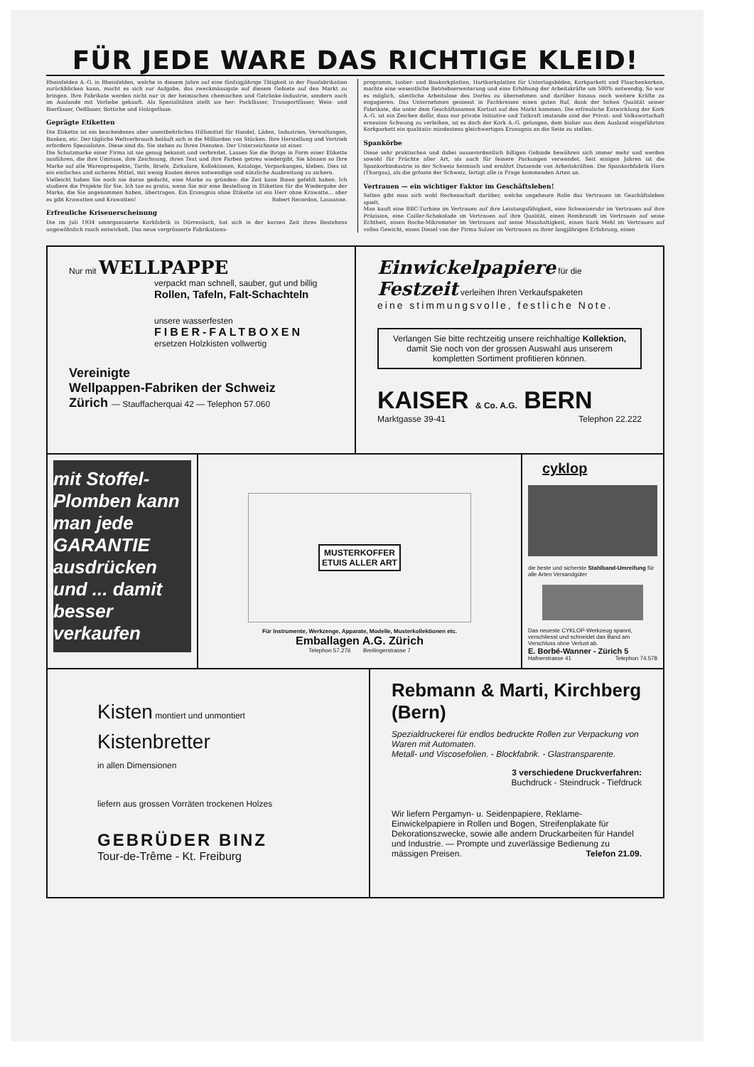FÜR JEDE WARE DAS RICHTIGE KLEID!
Rheinfelden A.-G. in Rheinfelden, welche in diesem Jahre auf eine fünfzigjährige Tätigkeit in der Fassfabrikation zurückblicken kann, macht es sich zur Aufgabe, das zweckmässigste auf diesem Gebiete auf den Markt zu bringen. Ihre Fabrikate werden nicht nur in der heimischen chemischen und Getränke-Industrie, sondern auch im Auslande mit Vorliebe gekauft. Als Spezialitäten stellt sie her: Packfässer, Transportfässer, Wein- und Bierfässer, Oelfässer, Bottiche und Holzgefässe.
Geprägte Etiketten
Die Etikette ist ein bescheidenes aber unentbehrliches Hilfsmittel für Handel, Läden, Industrien, Verwaltungen, Banken, etc. Der tägliche Weltverbrauch beläuft sich in die Milliarden von Stücken. Ihre Herstellung und Vertrieb erfordern Spezialisten. Diese sind da. Sie stehen zu Ihren Diensten. Der Unterzeichnete ist einer.
Die Schutzmarke einer Firma ist nie genug bekannt und verbreitet. Lassen Sie die Ihrige in Form einer Etikette ausführen, die ihre Umrisse, ihre Zeichnung, ihren Text und ihre Farben getreu wiedergibt. Sie können so Ihre Marke auf alle Warenprospekte, Tarife, Briefe, Zirkulare, Kollektionen, Kataloge, Verpackungen, kleben. Dies ist ein einfaches und sicheres Mittel, mit wenig Kosten deren notwendige und nützliche Ausbreitung zu sichern.
Vielleicht haben Sie noch nie daran gedacht, eine Marke zu gründen: die Zeit kann Ihnen gefehlt haben. Ich studiere die Projekte für Sie. Ich tue es gratis, wenn Sie mir eine Bestellung in Etiketten für die Wiedergabe der Marke, die Sie angenommen haben, übertragen. Ein Erzeugnis ohne Etikette ist ein Herr ohne Krawatte... aber es gibt Krawatten und Krawatten! Robert Recordon, Lausanne.
Erfreuliche Kriseuerscheinung
Die im Juli 1934 umorganisierte Korkfabrik in Dürrenäsch, hat sich in der kurzen Zeit ihres Bestehens ungewöhnlich rasch entwickelt. Das neue vergrösserte Fabrikations-
programm, Isolier- und Baukorkplatten, Hartkorkplatten für Unterlagsböden, Korkparkett und Flaschenkorken, machte eine wesentliche Betriebserweiterung und eine Erhöhung der Arbeitskräfte um 500% notwendig. So war es möglich, sämtliche Arbeitslose des Dorfes zu übernehmen und darüber hinaus noch weitere Kräfte zu engagieren. Das Unternehmen geniesst in Fachkreisen einen guten Ruf, dank der hohen Qualität seiner Fabrikate, die unter dem Geschäftsnamen Kortisit auf den Markt kommen. Die erfreuliche Entwicklung der Kork A.-G. ist ein Zeichen dafür, dass nur private Initiative und Tatkraft imstande sind der Privat- und Volkswirtschaft erneuten Schwung zu verleihen, ist es doch der Kork A.-G. gelungen, dem bisher aus dem Ausland eingeführten Korkparkett ein qualitativ mindestens gleichwertiges Erzeugnis an die Seite zu stellen.
Spankörbe
Diese sehr praktischen und dabei ausserordentlich billigen Gebinde bewähren sich immer mehr und werden sowohl für Früchte aller Art, als auch für feinere Packungen verwendet. Seit einigen Jahren ist die Spankorbindustrie in der Schweiz heimisch und ernährt Dutzende von Arbeitskräften. Die Spankorbfabrik Horn (Thurgau), als die grösste der Schweiz, fertigt alle in Frage kommenden Arten an.
Vertrauen — ein wichtiger Faktor im Geschäftsleben!
Selten gibt man sich wohl Rechenschaft darüber, welche ungeheure Rolle das Vertrauen im Geschäftsleben spielt.
Man kauft eine BBC-Turbine im Vertrauen auf ihre Leistungsfähigkeit, eine Schweizeruhr im Vertrauen auf ihre Präzision, eine Cailler-Schokolade im Vertrauen auf ihre Qualität, einen Rembrandt im Vertrauen auf seine Echtheit, einen Roche-Mikrometer im Vertrauen auf seine Masshaltigkeit, einen Sack Mehl im Vertrauen auf volles Gewicht, einen Diesel von der Firma Sulzer im Vertrauen zu ihrer langjährigen Erfahrung, einen
Nur mit WELLPAPPE
verpackt man schnell, sauber, gut und billig
Rollen, Tafeln, Falt-Schachteln
unsere wasserfesten
FIBER-FALTBOXEN
ersetzen Holzkisten vollwertig
Vereinigte
Wellpappen-Fabriken der Schweiz
Zürich — Stauffacherquai 42 — Telephon 57.060
Einwickelpapiere für die
Festzeit verleihen Ihren Verkaufspaketen
eine stimmungsvolle, festliche Note.
Verlangen Sie bitte rechtzeitig unsere reichhaltige Kollektion, damit Sie noch von der grossen Auswahl aus unserem kompletten Sortiment profitieren können.
KAISER & Co. A.G. BERN
Marktgasse 39-41 Telephon 22.222
mit Stoffel-Plomben kann man jede GARANTIE ausdrücken und ... damit besser verkaufen
MUSTERKOFFER
ETUIS ALLER ART
Für Instrumente, Werkzenge, Apparate, Modelle, Musterkollektionen etc.
Emballagen A.G. Zürich
Telephon 57.276 Breitingerstrasse 7
cyklop
die beste und sicherste Stahlband-Umreifung für alle Arten Versandgüter
Das neueste CYKLOP-Werkzeug spannt, verschliesst und schneidet das Band am Verschluss ohne Verlust ab.
E. Borbé-Wanner - Zürich 5
Hafnerstrasse 41 Telephon 74.578
Kisten montiert und unmontiert
Kistenbretter
in allen Dimensionen
liefern aus grossen Vorräten trockenen Holzes
GEBRÜDER BINZ
Tour-de-Trême - Kt. Freiburg
Rebmann & Marti, Kirchberg (Bern)
Spezialdruckerei für endlos bedruckte Rollen zur Verpackung von Waren mit Automaten.
Metall- und Viscosefolien. - Blockfabrik. - Glastransparente.
3 verschiedene Druckverfahren:
Buchdruck - Steindruck - Tiefdruck
Wir liefern Pergamyn- u. Seidenpapiere, Reklame-Einwickelpapiere in Rollen und Bogen, Streifenplakate für Dekorationszwecke, sowie alle andern Druckarbeiten für Handel und Industrie. — Prompte und zuverlässige Bedienung zu mässigen Preisen. Telefon 21.09.